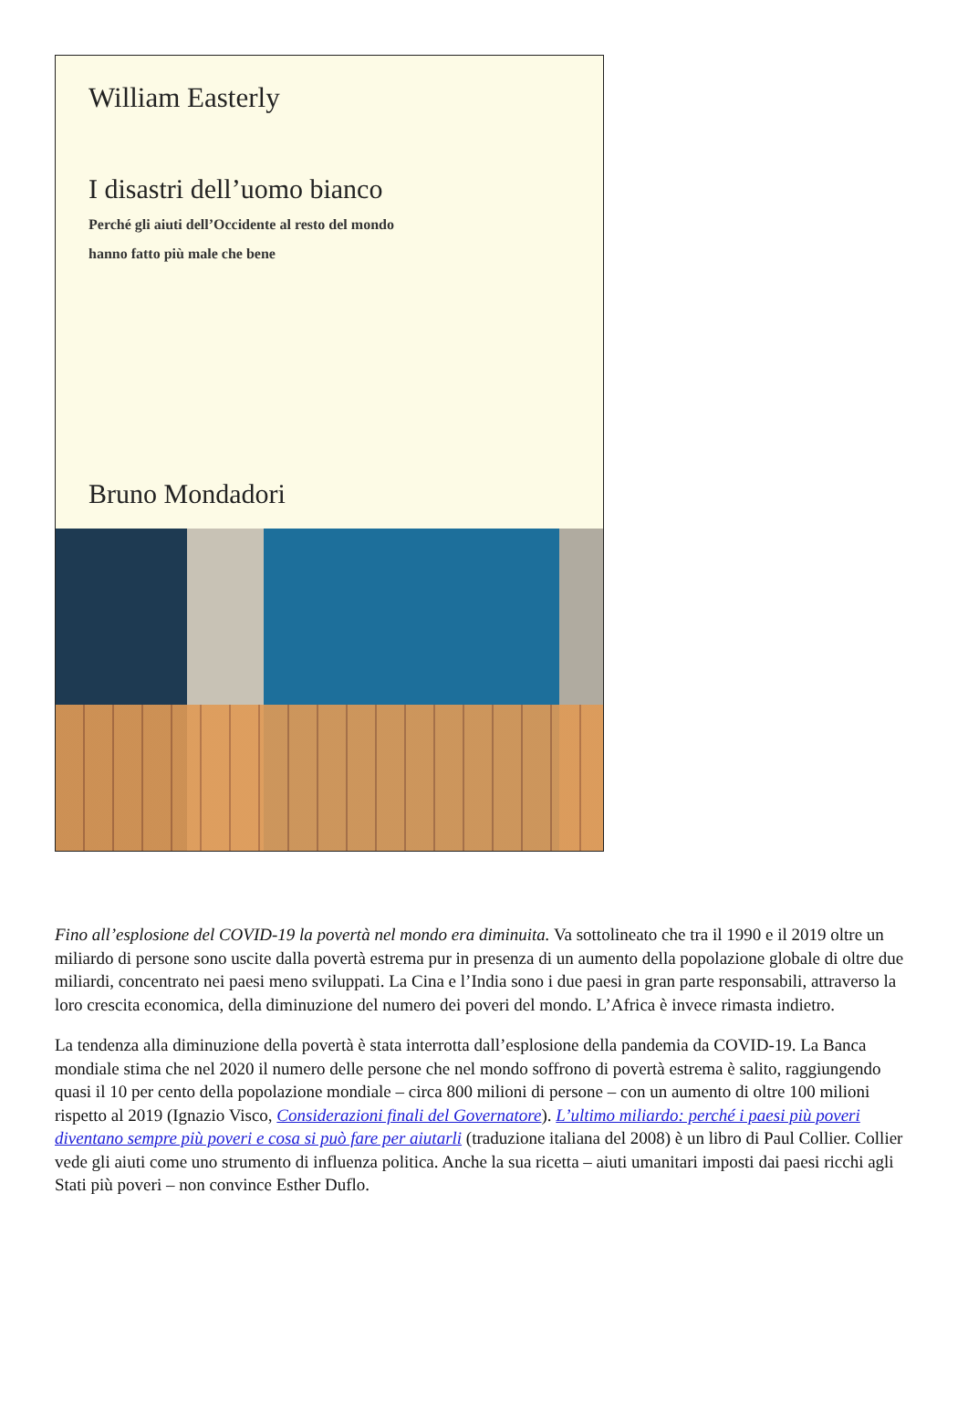William Easterly
I disastri dell’uomo bianco
Perché gli aiuti dell’Occidente al resto del mondo
hanno fatto più male che bene
Bruno Mondadori
Fino all’esplosione del COVID-19 la povertà nel mondo era diminuita. Va sottolineato che tra il 1990 e il 2019 oltre un miliardo di persone sono uscite dalla povertà estrema pur in presenza di un aumento della popolazione globale di oltre due miliardi, concentrato nei paesi meno sviluppati. La Cina e l’India sono i due paesi in gran parte responsabili, attraverso la loro crescita economica, della diminuzione del numero dei poveri del mondo. L’Africa è invece rimasta indietro.
La tendenza alla diminuzione della povertà è stata interrotta dall’esplosione della pandemia da COVID-19. La Banca mondiale stima che nel 2020 il numero delle persone che nel mondo soffrono di povertà estrema è salito, raggiungendo quasi il 10 per cento della popolazione mondiale – circa 800 milioni di persone – con un aumento di oltre 100 milioni rispetto al 2019 (Ignazio Visco, Considerazioni finali del Governatore). L’ultimo miliardo: perché i paesi più poveri diventano sempre più poveri e cosa si può fare per aiutarli (traduzione italiana del 2008) è un libro di Paul Collier. Collier vede gli aiuti come uno strumento di influenza politica. Anche la sua ricetta – aiuti umanitari imposti dai paesi ricchi agli Stati più poveri – non convince Esther Duflo.